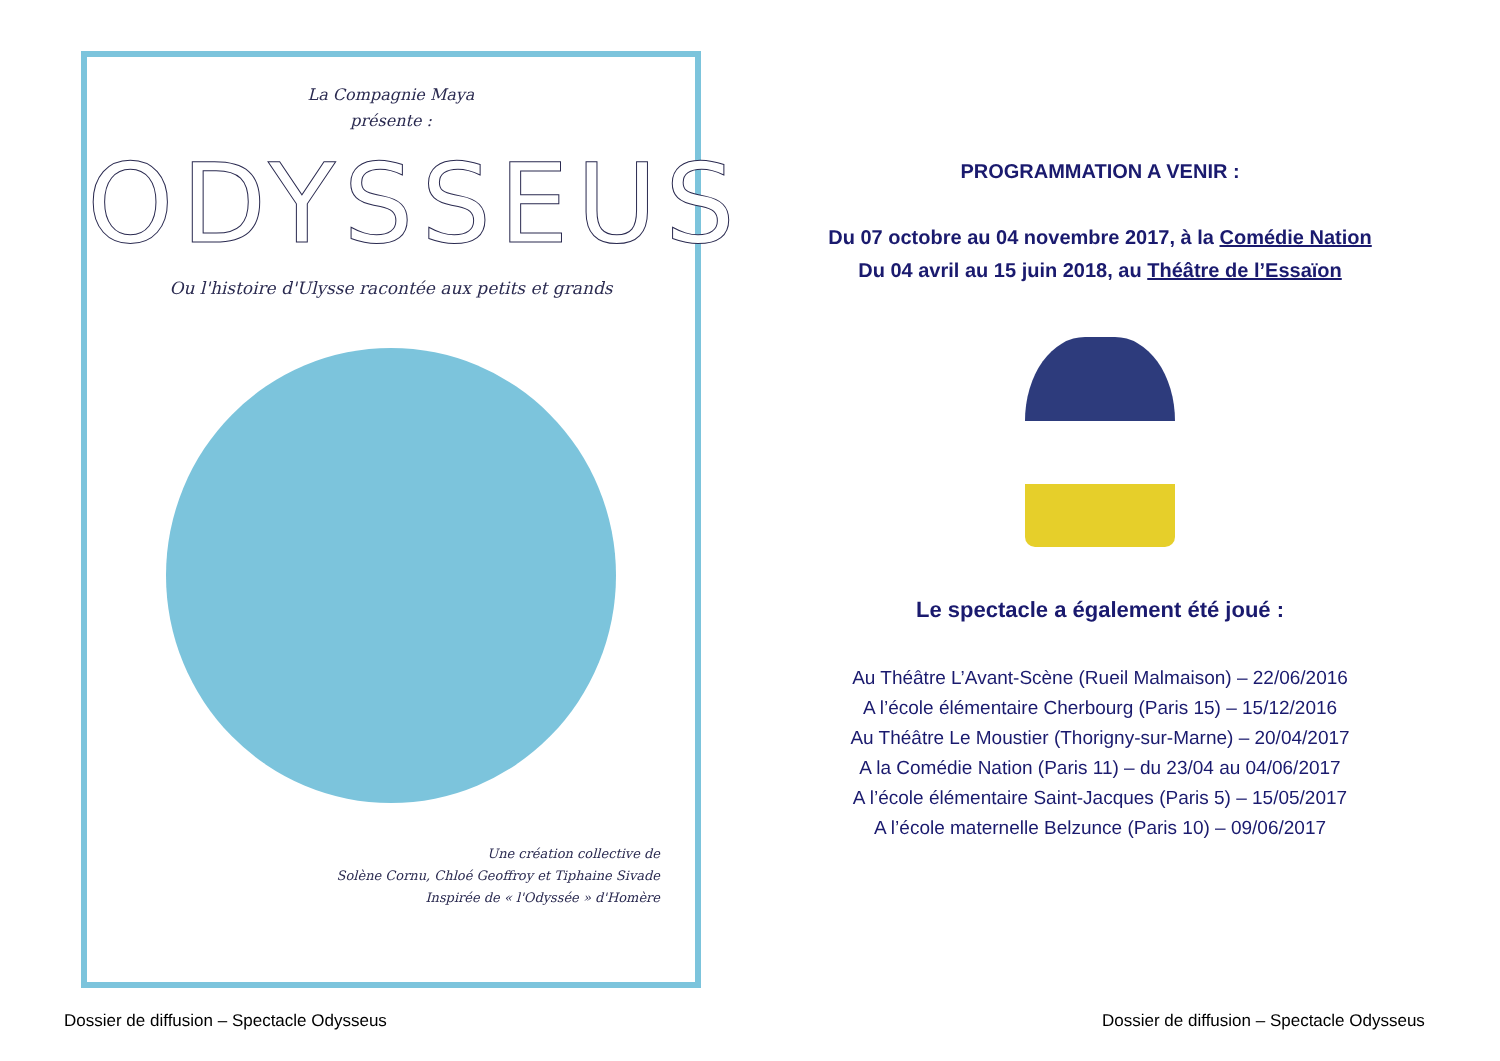La Compagnie Maya
présente :
ODYSSEUS
Ou l'histoire d'Ulysse racontée aux petits et grands
Une création collective de
Solène Cornu, Chloé Geoffroy et Tiphaine Sivade
Inspirée de « l'Odyssée » d'Homère
PROGRAMMATION A VENIR :
Du 07 octobre au 04 novembre 2017, à la Comédie Nation
Du 04 avril au 15 juin 2018, au Théâtre de l’Essaïon
Le spectacle a également été joué :
Au Théâtre L’Avant-Scène (Rueil Malmaison) – 22/06/2016
A l’école élémentaire Cherbourg (Paris 15) – 15/12/2016
Au Théâtre Le Moustier (Thorigny-sur-Marne) – 20/04/2017
A la Comédie Nation (Paris 11) – du 23/04 au 04/06/2017
A l’école élémentaire Saint-Jacques (Paris 5) – 15/05/2017
A l’école maternelle Belzunce (Paris 10) – 09/06/2017
Dossier de diffusion – Spectacle Odysseus
Dossier de diffusion – Spectacle Odysseus